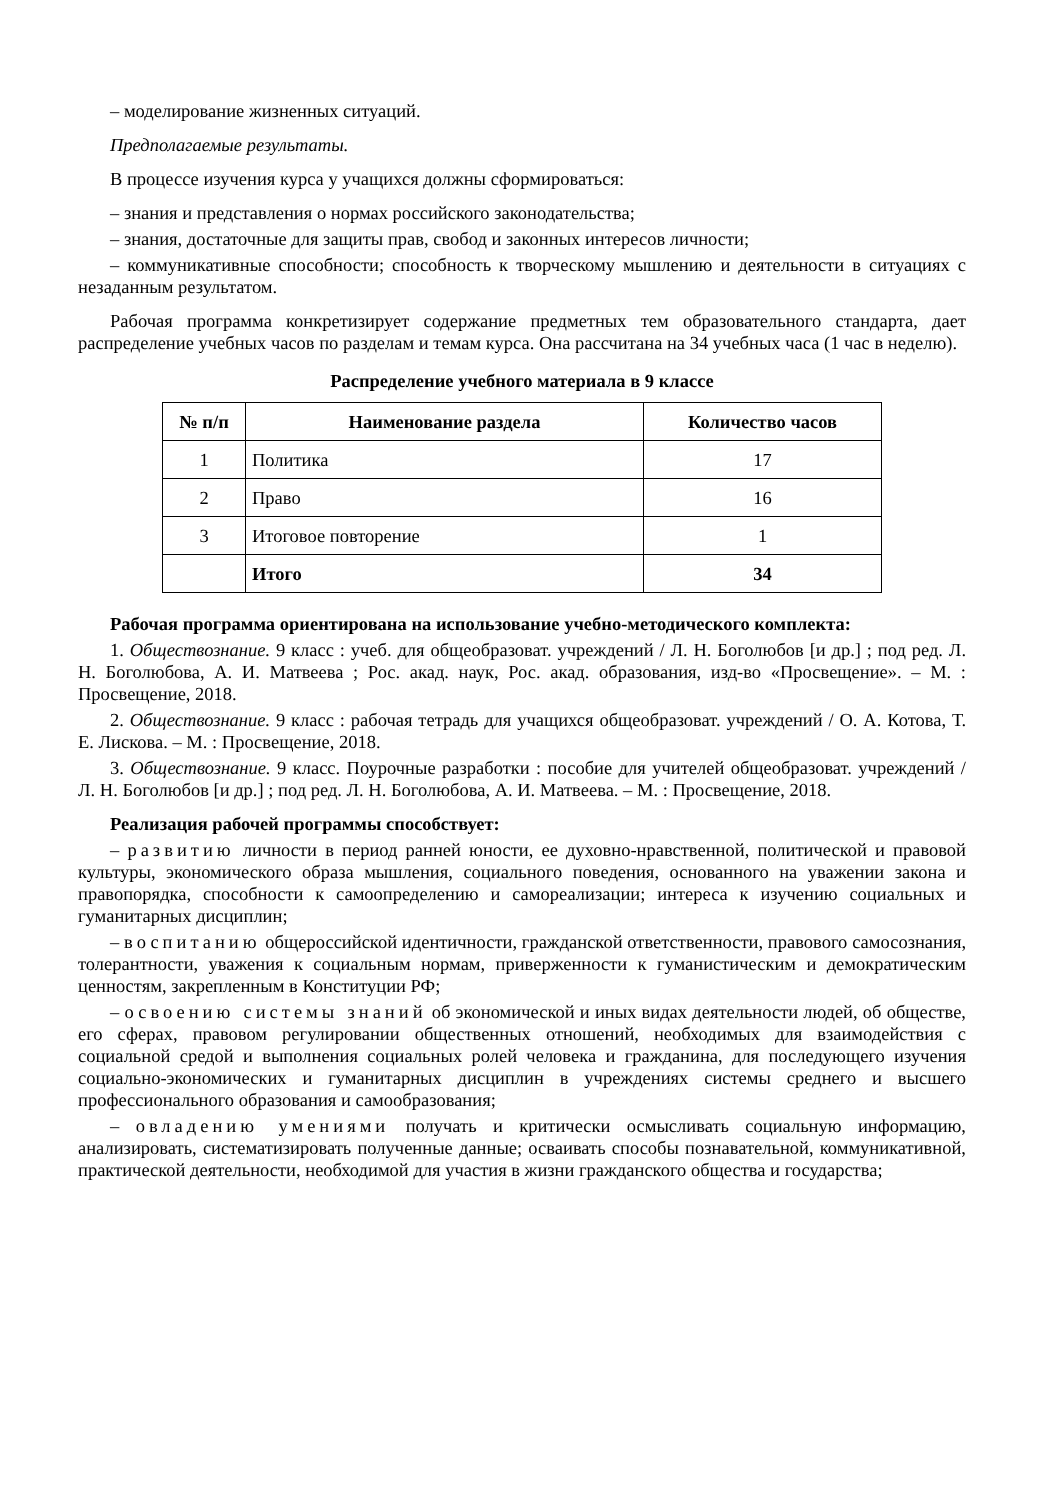– моделирование жизненных ситуаций.
Предполагаемые результаты.
В процессе изучения курса у учащихся должны сформироваться:
– знания и представления о нормах российского законодательства;
– знания, достаточные для защиты прав, свобод и законных интересов личности;
– коммуникативные способности; способность к творческому мышлению и деятельности в ситуациях с незаданным результатом.
Рабочая программа конкретизирует содержание предметных тем образовательного стандарта, дает распределение учебных часов по разделам и темам курса. Она рассчитана на 34 учебных часа (1 час в неделю).
Распределение учебного материала в 9 классе
| № п/п | Наименование раздела | Количество часов |
| --- | --- | --- |
| 1 | Политика | 17 |
| 2 | Право | 16 |
| 3 | Итоговое повторение | 1 |
| | Итого | 34 |
Рабочая программа ориентирована на использование учебно-методического комплекта:
1. Обществознание. 9 класс : учеб. для общеобразоват. учреждений / Л. Н. Боголюбов [и др.] ; под ред. Л. Н. Боголюбова, А. И. Матвеева ; Рос. акад. наук, Рос. акад. образования, изд-во «Просвещение». – М. : Просвещение, 2018.
2. Обществознание. 9 класс : рабочая тетрадь для учащихся общеобразоват. учреждений / О. А. Котова, Т. Е. Лискова. – М. : Просвещение, 2018.
3. Обществознание. 9 класс. Поурочные разработки : пособие для учителей общеобразоват. учреждений / Л. Н. Боголюбов [и др.] ; под ред. Л. Н. Боголюбова, А. И. Матвеева. – М. : Просвещение, 2018.
Реализация рабочей программы способствует:
– развитию личности в период ранней юности, ее духовно-нравственной, политической и правовой культуры, экономического образа мышления, социального поведения, основанного на уважении закона и правопорядка, способности к самоопределению и самореализации; интереса к изучению социальных и гуманитарных дисциплин;
– воспитанию общероссийской идентичности, гражданской ответственности, правового самосознания, толерантности, уважения к социальным нормам, приверженности к гуманистическим и демократическим ценностям, закрепленным в Конституции РФ;
– освоению системы знаний об экономической и иных видах деятельности людей, об обществе, его сферах, правовом регулировании общественных отношений, необходимых для взаимодействия с социальной средой и выполнения социальных ролей человека и гражданина, для последующего изучения социально-экономических и гуманитарных дисциплин в учреждениях системы среднего и высшего профессионального образования и самообразования;
– овладению умениями получать и критически осмысливать социальную информацию, анализировать, систематизировать полученные данные; осваивать способы познавательной, коммуникативной, практической деятельности, необходимой для участия в жизни гражданского общества и государства;